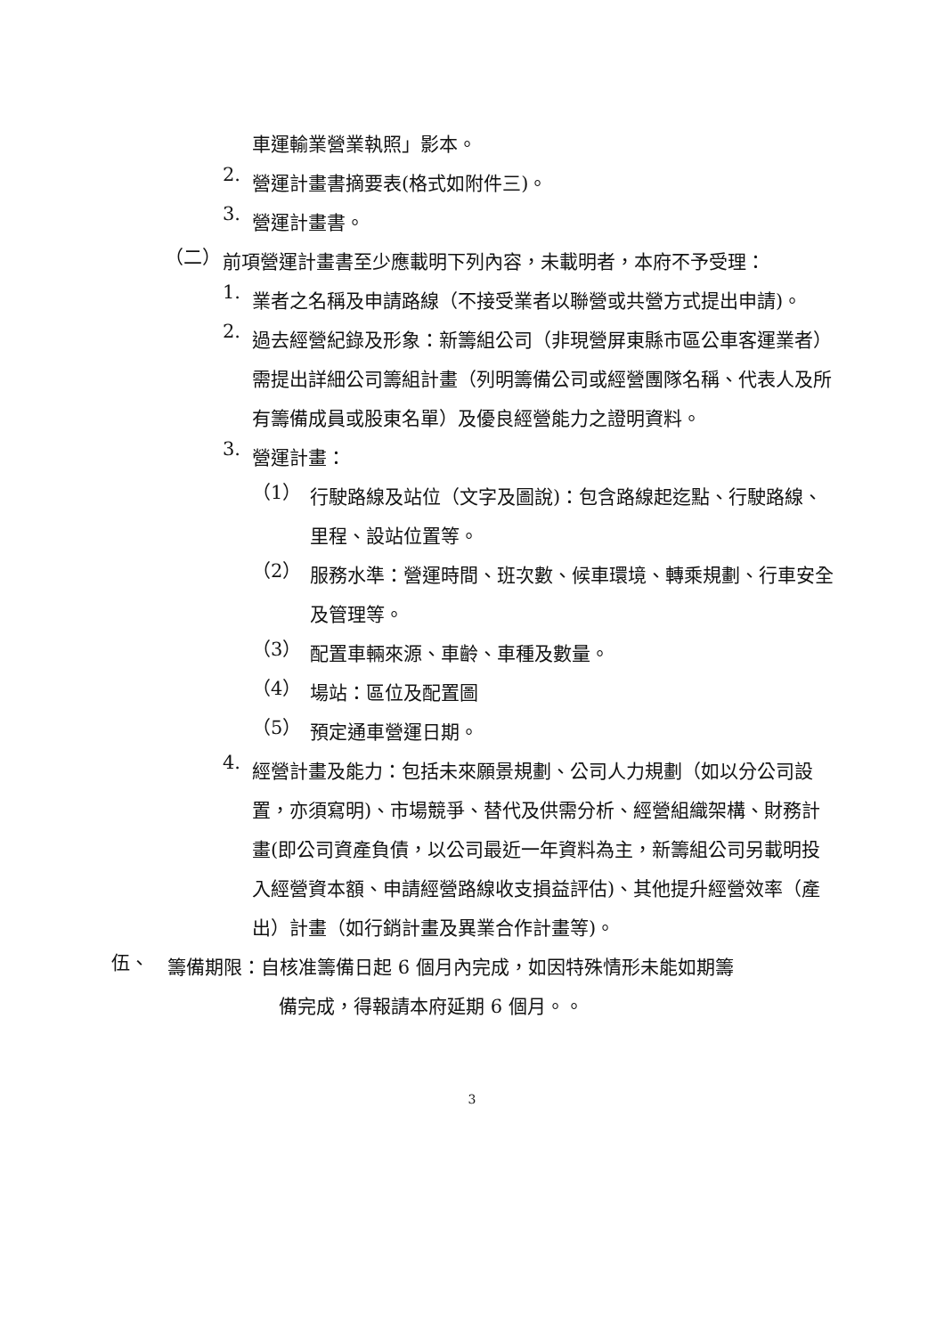車運輸業營業執照」影本。
2.
營運計畫書摘要表(格式如附件三)。
3.
營運計畫書。
（二）
前項營運計畫書至少應載明下列內容，未載明者，本府不予受理：
1.
業者之名稱及申請路線（不接受業者以聯營或共營方式提出申請)。
2.
過去經營紀錄及形象：新籌組公司（非現營屏東縣市區公車客運業者）需提出詳細公司籌組計畫（列明籌備公司或經營團隊名稱、代表人及所有籌備成員或股東名單）及優良經營能力之證明資料。
3.
營運計畫：
（1）
行駛路線及站位（文字及圖說)：包含路線起迄點、行駛路線、里程、設站位置等。
（2）
服務水準：營運時間、班次數、候車環境、轉乘規劃、行車安全及管理等。
（3）
配置車輛來源、車齡、車種及數量。
（4）
場站：區位及配置圖
（5）
預定通車營運日期。
4.
經營計畫及能力：包括未來願景規劃、公司人力規劃（如以分公司設置，亦須寫明)、市場競爭、替代及供需分析、經營組織架構、財務計畫(即公司資產負債，以公司最近一年資料為主，新籌組公司另載明投入經營資本額、申請經營路線收支損益評估)、其他提升經營效率（產出）計畫（如行銷計畫及異業合作計畫等)。
伍、
籌備期限：自核准籌備日起 6 個月內完成，如因特殊情形未能如期籌
備完成，得報請本府延期 6 個月。。
3